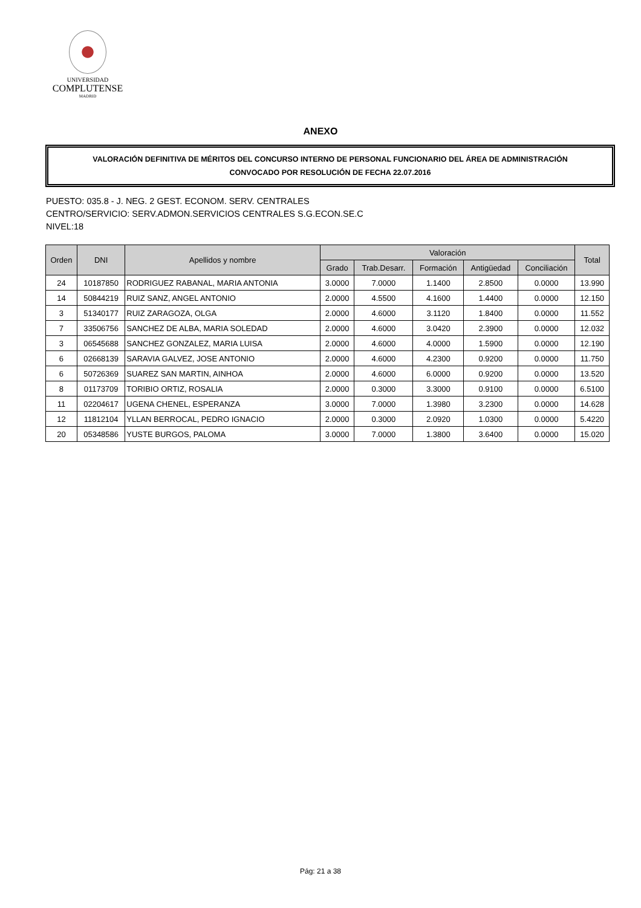UNIVERSIDAD
COMPLUTENSE
MADRID
ANEXO
VALORACIÓN DEFINITIVA DE MÉRITOS DEL CONCURSO INTERNO DE PERSONAL FUNCIONARIO DEL ÁREA DE ADMINISTRACIÓN
CONVOCADO POR RESOLUCIÓN DE FECHA 22.07.2016
PUESTO: 035.8 - J. NEG. 2 GEST. ECONOM. SERV. CENTRALES
CENTRO/SERVICIO: SERV.ADMON.SERVICIOS CENTRALES S.G.ECON.SE.C
NIVEL:18
| Orden | DNI | Apellidos y nombre | Valoración | | | | | Total |
| --- | --- | --- | --- | --- | --- | --- | --- | --- |
| | | | Grado | Trab.Desarr. | Formación | Antigüedad | Conciliación | |
| 24 | 10187850 | RODRIGUEZ RABANAL, MARIA ANTONIA | 3.0000 | 7.0000 | 1.1400 | 2.8500 | 0.0000 | 13.990 |
| 14 | 50844219 | RUIZ SANZ, ANGEL ANTONIO | 2.0000 | 4.5500 | 4.1600 | 1.4400 | 0.0000 | 12.150 |
| 3 | 51340177 | RUIZ ZARAGOZA, OLGA | 2.0000 | 4.6000 | 3.1120 | 1.8400 | 0.0000 | 11.552 |
| 7 | 33506756 | SANCHEZ DE ALBA, MARIA SOLEDAD | 2.0000 | 4.6000 | 3.0420 | 2.3900 | 0.0000 | 12.032 |
| 3 | 06545688 | SANCHEZ GONZALEZ, MARIA LUISA | 2.0000 | 4.6000 | 4.0000 | 1.5900 | 0.0000 | 12.190 |
| 6 | 02668139 | SARAVIA GALVEZ, JOSE ANTONIO | 2.0000 | 4.6000 | 4.2300 | 0.9200 | 0.0000 | 11.750 |
| 6 | 50726369 | SUAREZ SAN MARTIN, AINHOA | 2.0000 | 4.6000 | 6.0000 | 0.9200 | 0.0000 | 13.520 |
| 8 | 01173709 | TORIBIO ORTIZ, ROSALIA | 2.0000 | 0.3000 | 3.3000 | 0.9100 | 0.0000 | 6.5100 |
| 11 | 02204617 | UGENA CHENEL, ESPERANZA | 3.0000 | 7.0000 | 1.3980 | 3.2300 | 0.0000 | 14.628 |
| 12 | 11812104 | YLLAN BERROCAL, PEDRO IGNACIO | 2.0000 | 0.3000 | 2.0920 | 1.0300 | 0.0000 | 5.4220 |
| 20 | 05348586 | YUSTE BURGOS, PALOMA | 3.0000 | 7.0000 | 1.3800 | 3.6400 | 0.0000 | 15.020 |
Pág: 21 a 38